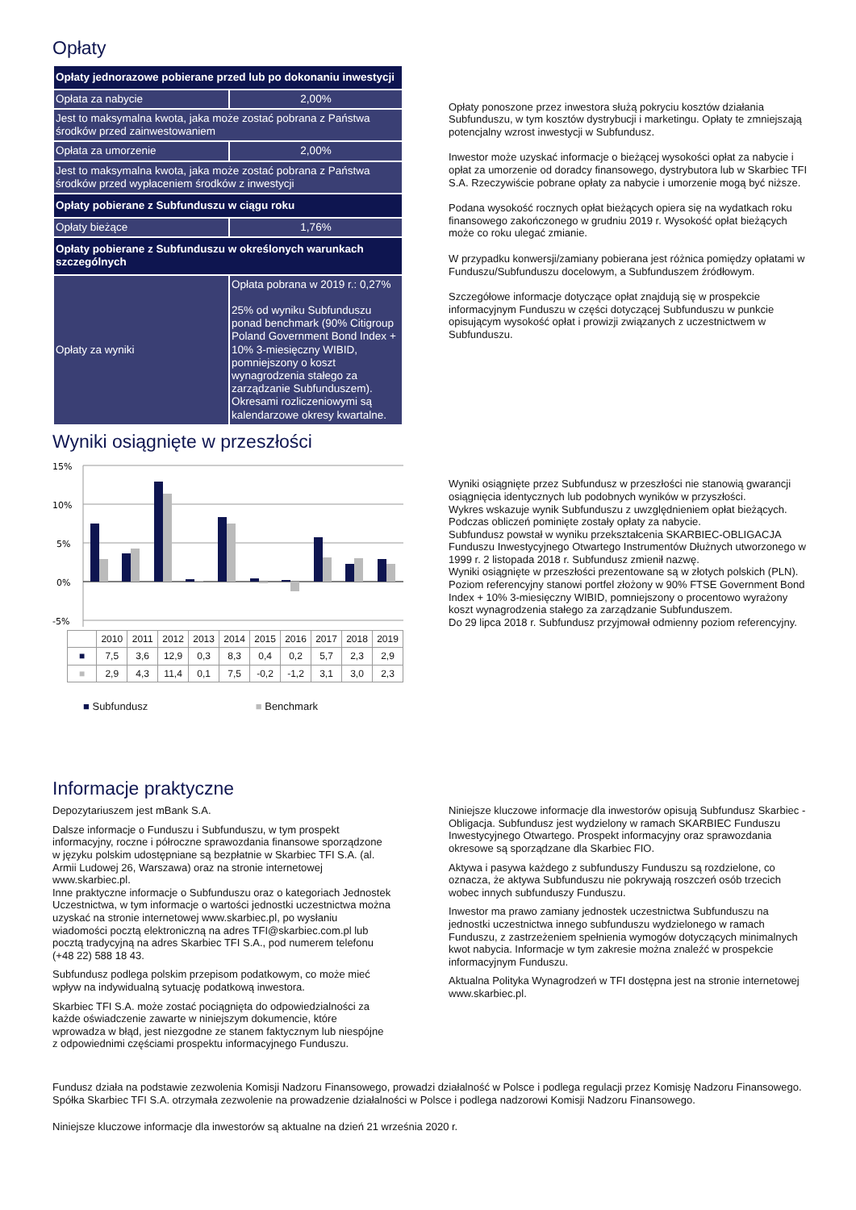Opłaty
| Opłaty jednorazowe pobierane przed lub po dokonaniu inwestycji | |
| Opłata za nabycie | 2,00% |
| Jest to maksymalna kwota, jaka może zostać pobrana z Państwa środków przed zainwestowaniem | |
| Opłata za umorzenie | 2,00% |
| Jest to maksymalna kwota, jaka może zostać pobrana z Państwa środków przed wypłaceniem środków z inwestycji | |
| Opłaty pobierane z Subfunduszu w ciągu roku | |
| Opłaty bieżące | 1,76% |
| Opłaty pobierane z Subfunduszu w określonych warunkach szczególnych | |
| Opłaty za wyniki | Opłata pobrana w 2019 r.: 0,27% 25% od wyniku Subfunduszu ponad benchmark (90% Citigroup Poland Government Bond Index + 10% 3-miesięczny WIBID, pomniejszony o koszt wynagrodzenia stałego za zarządzanie Subfunduszem). Okresami rozliczeniowymi są kalendarzowe okresy kwartalne. |
Opłaty ponoszone przez inwestora służą pokryciu kosztów działania Subfunduszu, w tym kosztów dystrybucji i marketingu. Opłaty te zmniejszają potencjalny wzrost inwestycji w Subfundusz.
Inwestor może uzyskać informacje o bieżącej wysokości opłat za nabycie i opłat za umorzenie od doradcy finansowego, dystrybutora lub w Skarbiec TFI S.A. Rzeczywiście pobrane opłaty za nabycie i umorzenie mogą być niższe.
Podana wysokość rocznych opłat bieżących opiera się na wydatkach roku finansowego zakończonego w grudniu 2019 r. Wysokość opłat bieżących może co roku ulegać zmianie.
W przypadku konwersji/zamiany pobierana jest różnica pomiędzy opłatami w Funduszu/Subfunduszu docelowym, a Subfunduszem źródłowym.
Szczegółowe informacje dotyczące opłat znajdują się w prospekcie informacyjnym Funduszu w części dotyczącej Subfunduszu w punkcie opisującym wysokość opłat i prowizji związanych z uczestnictwem w Subfunduszu.
Wyniki osiągnięte w przeszłości
15%
10%
5%
0%
-5%
| | 2010 | 2011 | 2012 | 2013 | 2014 | 2015 | 2016 | 2017 | 2018 | 2019 |
| ■ | 7,5 | 3,6 | 12,9 | 0,3 | 8,3 | 0,4 | 0,2 | 5,7 | 2,3 | 2,9 |
| ■ | 2,9 | 4,3 | 11,4 | 0,1 | 7,5 | -0,2 | -1,2 | 3,1 | 3,0 | 2,3 |
■ Subfundusz ■ Benchmark
Wyniki osiągnięte przez Subfundusz w przeszłości nie stanowią gwarancji osiągnięcia identycznych lub podobnych wyników w przyszłości.
Wykres wskazuje wynik Subfunduszu z uwzględnieniem opłat bieżących. Podczas obliczeń pominięte zostały opłaty za nabycie.
Subfundusz powstał w wyniku przekształcenia SKARBIEC-OBLIGACJA Funduszu Inwestycyjnego Otwartego Instrumentów Dłużnych utworzonego w 1999 r. 2 listopada 2018 r. Subfundusz zmienił nazwę.
Wyniki osiągnięte w przeszłości prezentowane są w złotych polskich (PLN).
Poziom referencyjny stanowi portfel złożony w 90% FTSE Government Bond Index + 10% 3-miesięczny WIBID, pomniejszony o procentowo wyrażony koszt wynagrodzenia stałego za zarządzanie Subfunduszem.
Do 29 lipca 2018 r. Subfundusz przyjmował odmienny poziom referencyjny.
Informacje praktyczne
Depozytariuszem jest mBank S.A.
Dalsze informacje o Funduszu i Subfunduszu, w tym prospekt informacyjny, roczne i półroczne sprawozdania finansowe sporządzone w języku polskim udostępniane są bezpłatnie w Skarbiec TFI S.A. (al. Armii Ludowej 26, Warszawa) oraz na stronie internetowej www.skarbiec.pl.
Inne praktyczne informacje o Subfunduszu oraz o kategoriach Jednostek Uczestnictwa, w tym informacje o wartości jednostki uczestnictwa można uzyskać na stronie internetowej www.skarbiec.pl, po wysłaniu wiadomości pocztą elektroniczną na adres TFI@skarbiec.com.pl lub pocztą tradycyjną na adres Skarbiec TFI S.A., pod numerem telefonu (+48 22) 588 18 43.
Subfundusz podlega polskim przepisom podatkowym, co może mieć wpływ na indywidualną sytuację podatkową inwestora.
Skarbiec TFI S.A. może zostać pociągnięta do odpowiedzialności za każde oświadczenie zawarte w niniejszym dokumencie, które wprowadza w błąd, jest niezgodne ze stanem faktycznym lub niespójne z odpowiednimi częściami prospektu informacyjnego Funduszu.
Niniejsze kluczowe informacje dla inwestorów opisują Subfundusz Skarbiec - Obligacja. Subfundusz jest wydzielony w ramach SKARBIEC Funduszu Inwestycyjnego Otwartego. Prospekt informacyjny oraz sprawozdania okresowe są sporządzane dla Skarbiec FIO.
Aktywa i pasywa każdego z subfunduszy Funduszu są rozdzielone, co oznacza, że aktywa Subfunduszu nie pokrywają roszczeń osób trzecich wobec innych subfunduszy Funduszu.
Inwestor ma prawo zamiany jednostek uczestnictwa Subfunduszu na jednostki uczestnictwa innego subfunduszu wydzielonego w ramach Funduszu, z zastrzeżeniem spełnienia wymogów dotyczących minimalnych kwot nabycia. Informacje w tym zakresie można znaleźć w prospekcie informacyjnym Funduszu.
Aktualna Polityka Wynagrodzeń w TFI dostępna jest na stronie internetowej www.skarbiec.pl.
Fundusz działa na podstawie zezwolenia Komisji Nadzoru Finansowego, prowadzi działalność w Polsce i podlega regulacji przez Komisję Nadzoru Finansowego.
Spółka Skarbiec TFI S.A. otrzymała zezwolenie na prowadzenie działalności w Polsce i podlega nadzorowi Komisji Nadzoru Finansowego.
Niniejsze kluczowe informacje dla inwestorów są aktualne na dzień 21 września 2020 r.